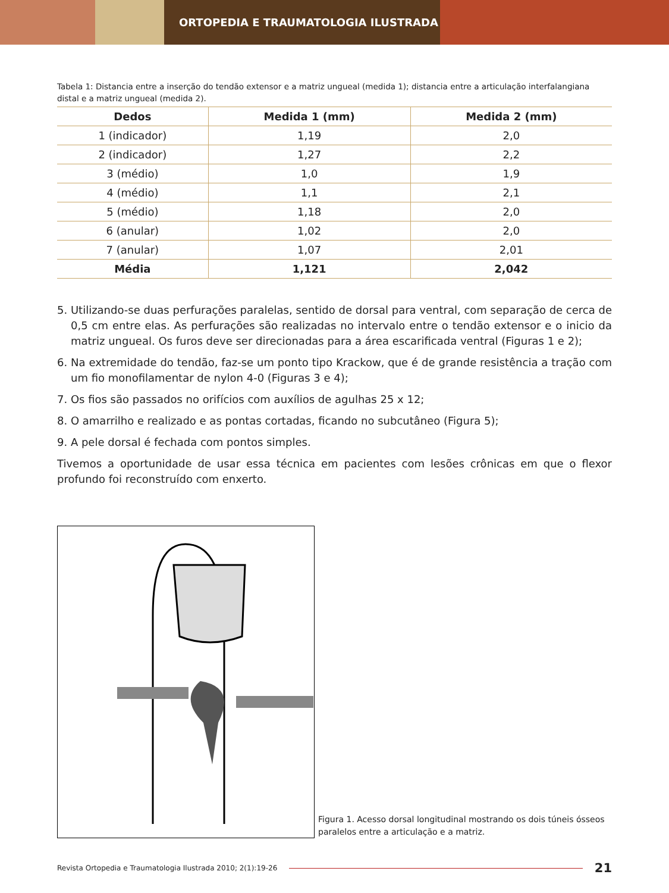ORTOPEDIA E TRAUMATOLOGIA ILUSTRADA
Tabela 1: Distancia entre a inserção do tendão extensor e a matriz ungueal (medida 1); distancia entre a articulação interfalangiana distal e a matriz ungueal (medida 2).
| Dedos | Medida 1 (mm) | Medida 2 (mm) |
| --- | --- | --- |
| 1 (indicador) | 1,19 | 2,0 |
| 2 (indicador) | 1,27 | 2,2 |
| 3 (médio) | 1,0 | 1,9 |
| 4 (médio) | 1,1 | 2,1 |
| 5 (médio) | 1,18 | 2,0 |
| 6 (anular) | 1,02 | 2,0 |
| 7 (anular) | 1,07 | 2,01 |
| Média | 1,121 | 2,042 |
5. Utilizando-se duas perfurações paralelas, sentido de dorsal para ventral, com separação de cerca de 0,5 cm entre elas. As perfurações são realizadas no intervalo entre o tendão extensor e o inicio da matriz ungueal. Os furos deve ser direcionadas para a área escarificada ventral (Figuras 1 e 2);
6. Na extremidade do tendão, faz-se um ponto tipo Krackow, que é de grande resistência a tração com um fio monofilamentar de nylon 4-0 (Figuras 3 e 4);
7. Os fios são passados no orifícios com auxílios de agulhas 25 x 12;
8. O amarrilho e realizado e as pontas cortadas, ficando no subcutâneo (Figura 5);
9. A pele dorsal é fechada com pontos simples.
Tivemos a oportunidade de usar essa técnica em pacientes com lesões crônicas em que o flexor profundo foi reconstruído com enxerto.
Figura 1. Acesso dorsal longitudinal mostrando os dois túneis ósseos paralelos entre a articulação e a matriz.
Revista Ortopedia e Traumatologia Ilustrada 2010; 2(1):19-26 21